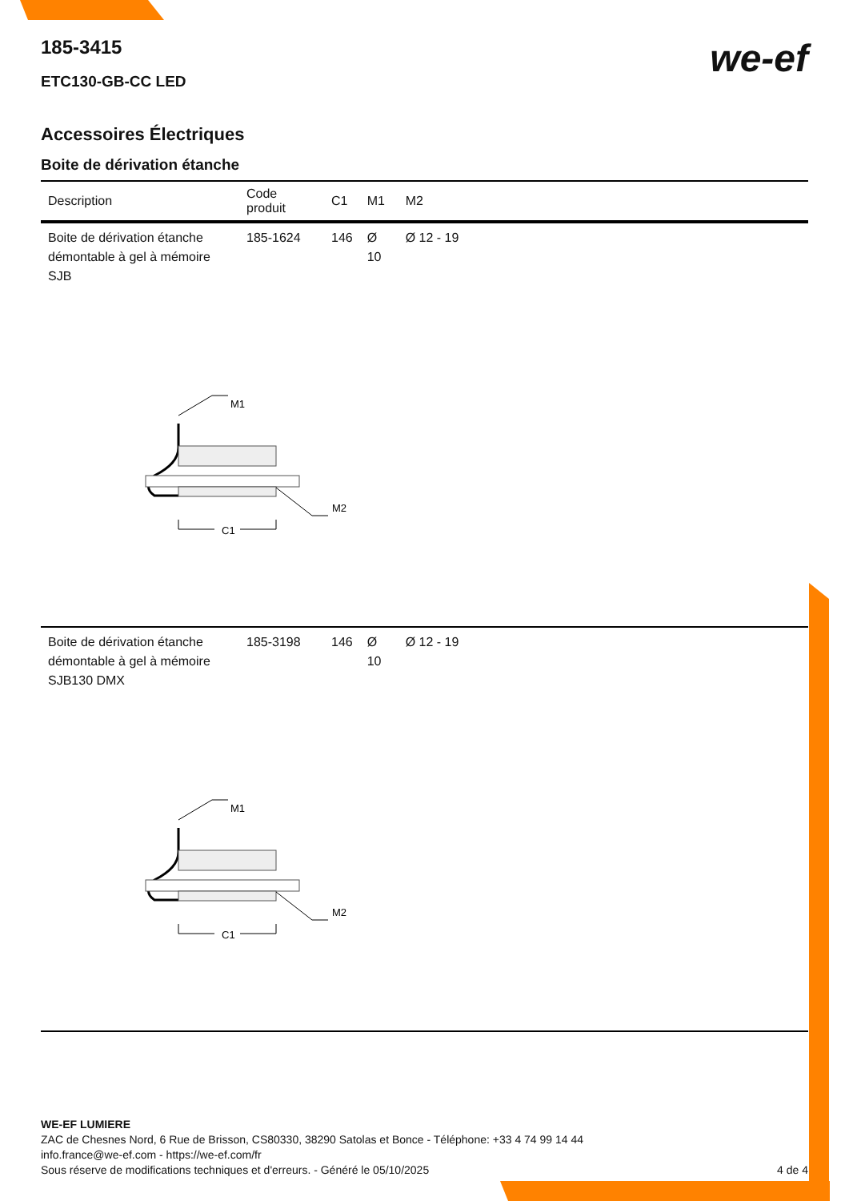we-ef
185-3415
ETC130-GB-CC LED
Accessoires Électriques
Boite de dérivation étanche
| Description | Code produit | C1 | M1 | M2 |
| --- | --- | --- | --- | --- |
| Boite de dérivation étanche démontable à gel à mémoire SJB | 185-1624 | 146 | Ø 10 | Ø 12 - 19 |
| M1 M2 C1 | | | | |
| Boite de dérivation étanche démontable à gel à mémoire SJB130 DMX | 185-3198 | 146 | Ø 10 | Ø 12 - 19 |
| M1 M2 C1 | | | | |
WE-EF LUMIERE
ZAC de Chesnes Nord, 6 Rue de Brisson, CS80330, 38290 Satolas et Bonce - Téléphone: +33 4 74 99 14 44
info.france@we-ef.com - https://we-ef.com/fr
Sous réserve de modifications techniques et d'erreurs. - Généré le 05/10/2025 4 de 4